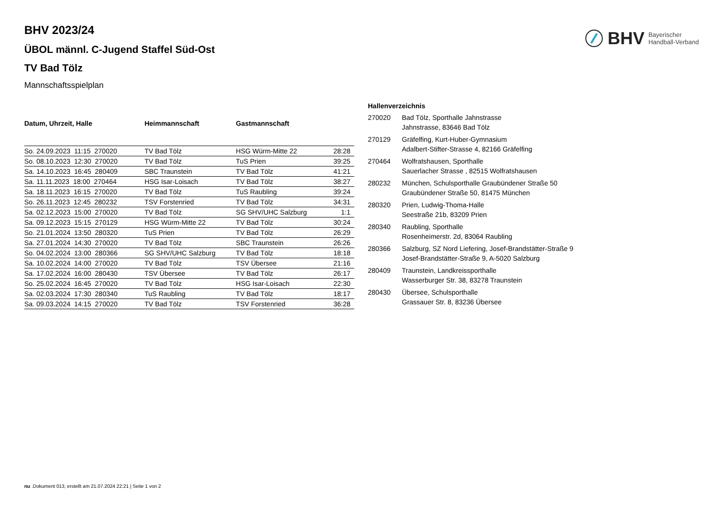BHV Bayerischer
Handball-Verband
BHV 2023/24
ÜBOL männl. C-Jugend Staffel Süd-Ost
TV Bad Tölz
Mannschaftsspielplan
| Datum, Uhrzeit, Halle | Heimmannschaft | Gastmannschaft | |
| --- | --- | --- | --- |
| So. 24.09.2023 11:15 270020 | TV Bad Tölz | HSG Würm-Mitte 22 | 28:28 |
| So. 08.10.2023 12:30 270020 | TV Bad Tölz | TuS Prien | 39:25 |
| Sa. 14.10.2023 16:45 280409 | SBC Traunstein | TV Bad Tölz | 41:21 |
| Sa. 11.11.2023 18:00 270464 | HSG Isar-Loisach | TV Bad Tölz | 38:27 |
| Sa. 18.11.2023 16:15 270020 | TV Bad Tölz | TuS Raubling | 39:24 |
| So. 26.11.2023 12:45 280232 | TSV Forstenried | TV Bad Tölz | 34:31 |
| Sa. 02.12.2023 15:00 270020 | TV Bad Tölz | SG SHV/UHC Salzburg | 1:1 |
| Sa. 09.12.2023 15:15 270129 | HSG Würm-Mitte 22 | TV Bad Tölz | 30:24 |
| So. 21.01.2024 13:50 280320 | TuS Prien | TV Bad Tölz | 26:29 |
| Sa. 27.01.2024 14:30 270020 | TV Bad Tölz | SBC Traunstein | 26:26 |
| So. 04.02.2024 13:00 280366 | SG SHV/UHC Salzburg | TV Bad Tölz | 18:18 |
| Sa. 10.02.2024 14:00 270020 | TV Bad Tölz | TSV Übersee | 21:16 |
| Sa. 17.02.2024 16:00 280430 | TSV Übersee | TV Bad Tölz | 26:17 |
| So. 25.02.2024 16:45 270020 | TV Bad Tölz | HSG Isar-Loisach | 22:30 |
| Sa. 02.03.2024 17:30 280340 | TuS Raubling | TV Bad Tölz | 18:17 |
| Sa. 09.03.2024 14:15 270020 | TV Bad Tölz | TSV Forstenried | 36:28 |
| Hallenverzeichnis | |
| --- | --- |
| 270020 | Bad Tölz, Sporthalle Jahnstrasse Jahnstrasse, 83646 Bad Tölz |
| 270129 | Gräfelfing, Kurt-Huber-Gymnasium Adalbert-Stifter-Strasse 4, 82166 Gräfelfing |
| 270464 | Wolfratshausen, Sporthalle Sauerlacher Strasse , 82515 Wolfratshausen |
| 280232 | München, Schulsporthalle Graubündener Straße 50 Graubündener Straße 50, 81475 München |
| 280320 | Prien, Ludwig-Thoma-Halle Seestraße 21b, 83209 Prien |
| 280340 | Raubling, Sporthalle Rosenheimerstr. 2d, 83064 Raubling |
| 280366 | Salzburg, SZ Nord Liefering, Josef-Brandstätter-Straße 9 Josef-Brandstätter-Straße 9, A-5020 Salzburg |
| 280409 | Traunstein, Landkreissporthalle Wasserburger Str. 38, 83278 Traunstein |
| 280430 | Übersee, Schulsporthalle Grassauer Str. 8, 83236 Übersee |
nu .Dokument 013, erstellt am 21.07.2024 22:21 | Seite 1 von 2